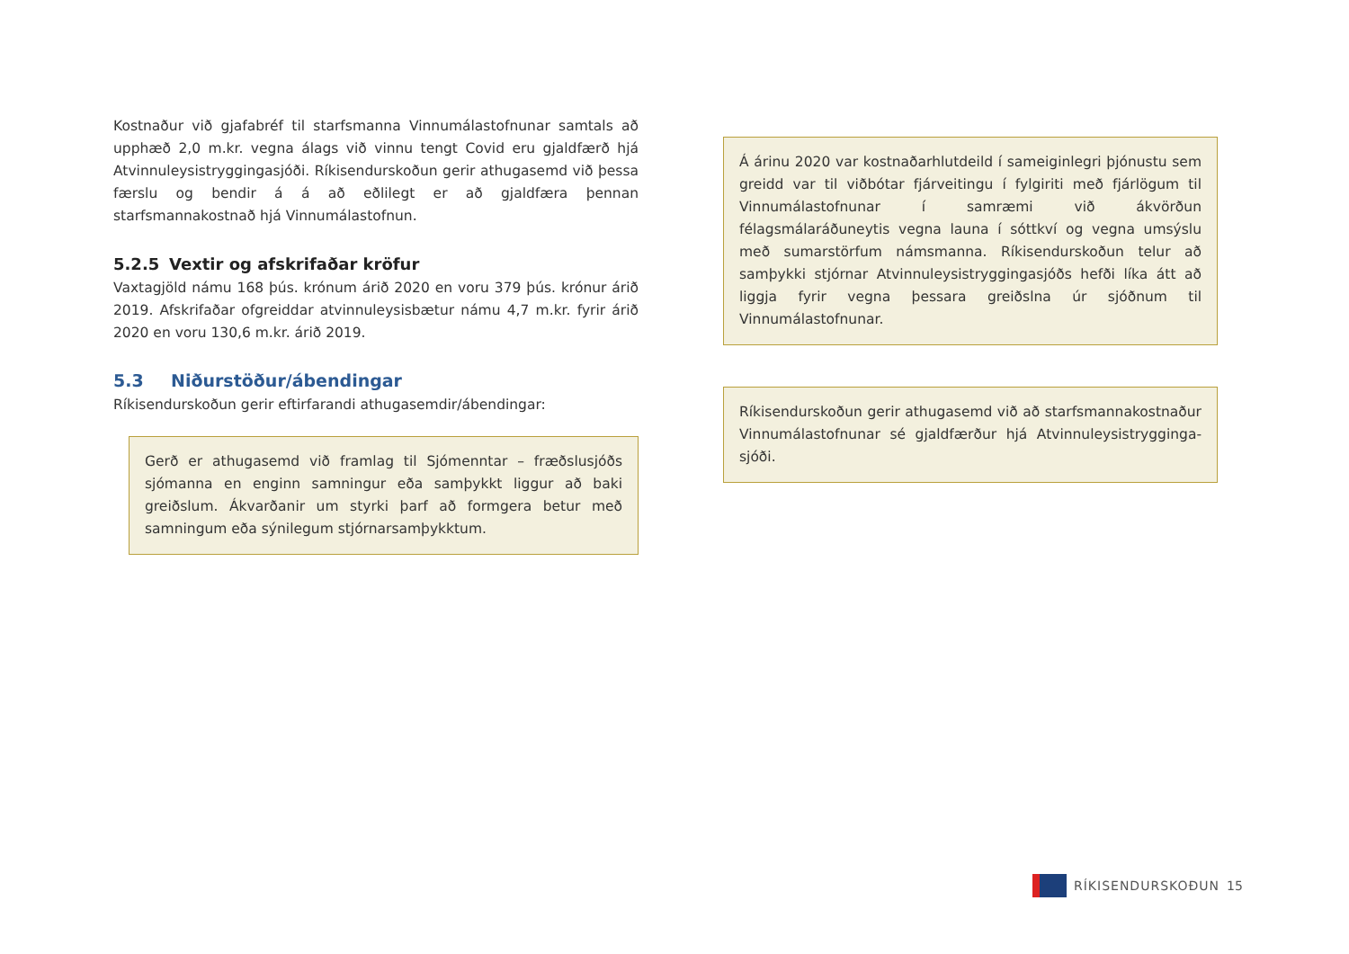Kostnaður við gjafabréf til starfsmanna Vinnumálastofnunar samtals að upphæð 2,0 m.kr. vegna álags við vinnu tengt Covid eru gjaldfærð hjá Atvinnuleysistryggingasjóði. Ríkisendurskoðun gerir athugasemd við þessa færslu og bendir á á að eðlilegt er að gjaldfæra þennan starfsmannakostnað hjá Vinnumálastofnun.
5.2.5 Vextir og afskrifaðar kröfur
Vaxtagjöld námu 168 þús. krónum árið 2020 en voru 379 þús. krónur árið 2019. Afskrifaðar ofgreiddar atvinnuleysisbætur námu 4,7 m.kr. fyrir árið 2020 en voru 130,6 m.kr. árið 2019.
5.3 Niðurstöður/ábendingar
Ríkisendurskoðun gerir eftirfarandi athugasemdir/ábendingar:
Gerð er athugasemd við framlag til Sjómenntar – fræðslusjóðs sjómanna en enginn samningur eða samþykkt liggur að baki greiðslum. Ákvarðanir um styrki þarf að formgera betur með samningum eða sýnilegum stjórnarsamþykktum.
Á árinu 2020 var kostnaðarhlutdeild í sameiginlegri þjónustu sem greidd var til viðbótar fjárveitingu í fylgiriti með fjárlögum til Vinnumálastofnunar í samræmi við ákvörðun félagsmálaráðuneytis vegna launa í sóttkví og vegna umsýslu með sumarstörfum námsmanna. Ríkisendurskoðun telur að samþykki stjórnar Atvinnuleysistryggingasjóðs hefði líka átt að liggja fyrir vegna þessara greiðslna úr sjóðnum til Vinnumálastofnunar.
Ríkisendurskoðun gerir athugasemd við að starfsmannakostnaður Vinnumálastofnunar sé gjaldfærður hjá Atvinnuleysistrygginga-sjóði.
RÍKISENDURSKOÐUN 15